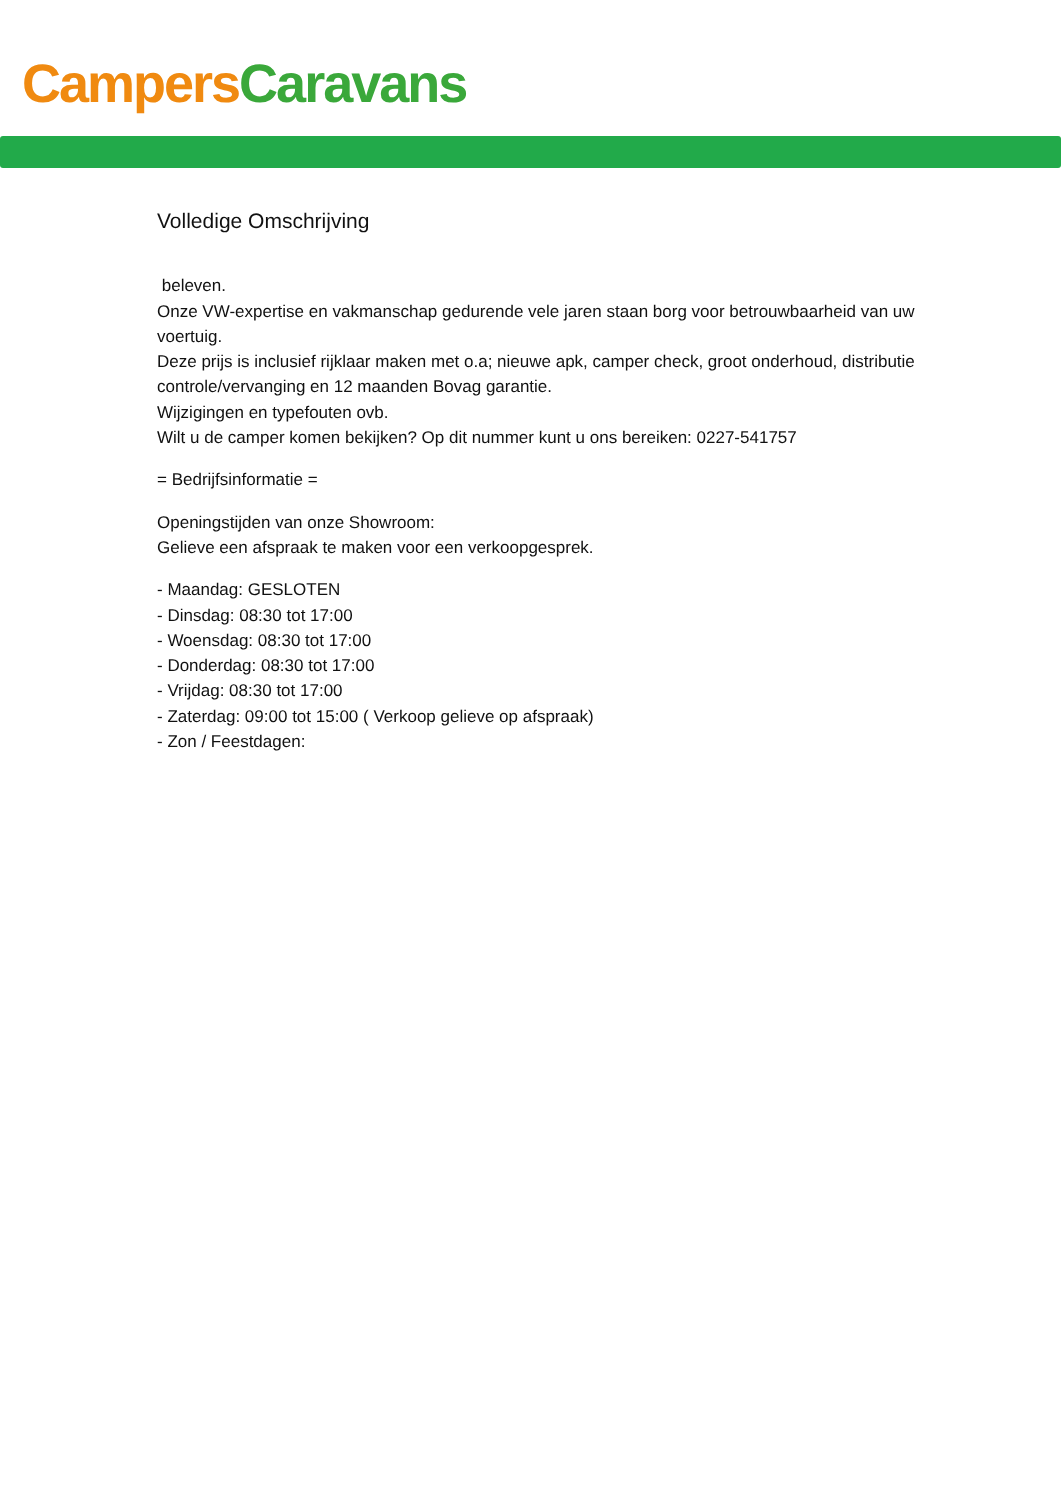Campers Caravans
Volledige Omschrijving
beleven.
Onze VW-expertise en vakmanschap gedurende vele jaren staan borg voor betrouwbaarheid van uw voertuig.
Deze prijs is inclusief rijklaar maken met o.a; nieuwe apk, camper check, groot onderhoud, distributie controle/vervanging en 12 maanden Bovag garantie.
Wijzigingen en typefouten ovb.
Wilt u de camper komen bekijken? Op dit nummer kunt u ons bereiken: 0227-541757
= Bedrijfsinformatie =
Openingstijden van onze Showroom:
Gelieve een afspraak te maken voor een verkoopgesprek.
- Maandag: GESLOTEN
- Dinsdag: 08:30 tot 17:00
- Woensdag: 08:30 tot 17:00
- Donderdag: 08:30 tot 17:00
- Vrijdag: 08:30 tot 17:00
- Zaterdag: 09:00 tot 15:00 ( Verkoop gelieve op afspraak)
- Zon / Feestdagen: